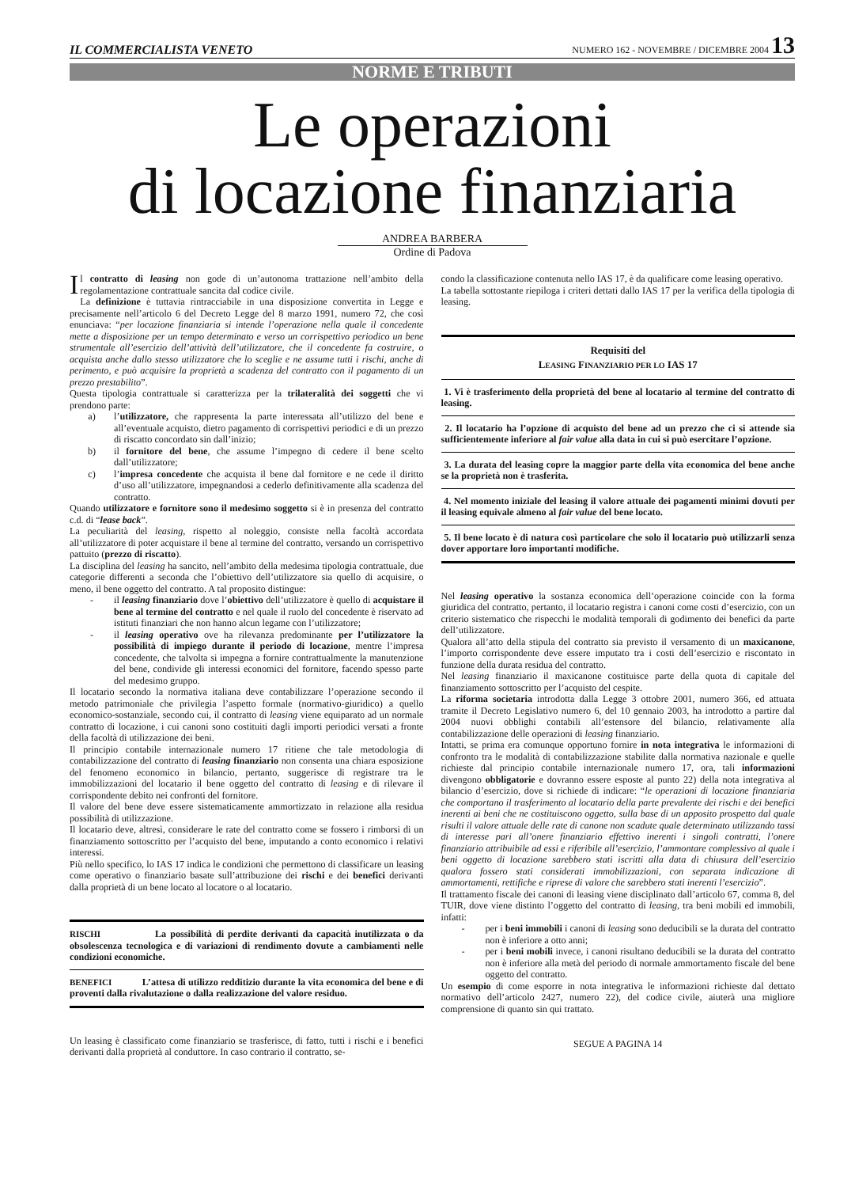IL COMMERCIALISTA VENETO NUMERO 162 - NOVEMBRE / DICEMBRE 2004 13
NORME E TRIBUTI
Le operazioni
di locazione finanziaria
ANDREA BARBERA
Ordine di Padova
Il contratto di leasing non gode di un’autonoma trattazione nell’ambito della regolamentazione contrattuale sancita dal codice civile.
La definizione è tuttavia rintracciabile in una disposizione convertita in Legge e precisamente nell’articolo 6 del Decreto Legge del 8 marzo 1991, numero 72, che così enunciava: “per locazione finanziaria si intende l’operazione nella quale il concedente mette a disposizione per un tempo determinato e verso un corrispettivo periodico un bene strumentale all’esercizio dell’attività dell’utilizzatore, che il concedente fa costruire, o acquista anche dallo stesso utilizzatore che lo sceglie e ne assume tutti i rischi, anche di perimento, e può acquisire la proprietà a scadenza del contratto con il pagamento di un prezzo prestabilito”.
Questa tipologia contrattuale si caratterizza per la trilateralità dei soggetti che vi prendono parte:
a) l’utilizzatore, che rappresenta la parte interessata all’utilizzo del bene e all’eventuale acquisto, dietro pagamento di corrispettivi periodici e di un prezzo di riscatto concordato sin dall’inizio;
b) il fornitore del bene, che assume l’impegno di cedere il bene scelto dall’utilizzatore;
c) l’impresa concedente che acquista il bene dal fornitore e ne cede il diritto d’uso all’utilizzatore, impegnandosi a cederlo definitivamente alla scadenza del contratto.
Quando utilizzatore e fornitore sono il medesimo soggetto si è in presenza del contratto c.d. di “lease back”.
La peculiarità del leasing, rispetto al noleggio, consiste nella facoltà accordata all’utilizzatore di poter acquistare il bene al termine del contratto, versando un corrispettivo pattuito (prezzo di riscatto).
La disciplina del leasing ha sancito, nell’ambito della medesima tipologia contrattuale, due categorie differenti a seconda che l’obiettivo dell’utilizzatore sia quello di acquisire, o meno, il bene oggetto del contratto. A tal proposito distingue:
- il leasing finanziario dove l’obiettivo dell’utilizzatore è quello di acquistare il bene al termine del contratto e nel quale il ruolo del concedente è riservato ad istituti finanziari che non hanno alcun legame con l’utilizzatore;
- il leasing operativo ove ha rilevanza predominante per l’utilizzatore la possibilità di impiego durante il periodo di locazione, mentre l’impresa concedente, che talvolta si impegna a fornire contrattualmente la manutenzione del bene, condivide gli interessi economici del fornitore, facendo spesso parte del medesimo gruppo.
Il locatario secondo la normativa italiana deve contabilizzare l’operazione secondo il metodo patrimoniale che privilegia l’aspetto formale (normativo-giuridico) a quello economico-sostanziale, secondo cui, il contratto di leasing viene equiparato ad un normale contratto di locazione, i cui canoni sono costituiti dagli importi periodici versati a fronte della facoltà di utilizzazione dei beni.
Il principio contabile internazionale numero 17 ritiene che tale metodologia di contabilizzazione del contratto di leasing finanziario non consenta una chiara esposizione del fenomeno economico in bilancio, pertanto, suggerisce di registrare tra le immobilizzazioni del locatario il bene oggetto del contratto di leasing e di rilevare il corrispondente debito nei confronti del fornitore.
Il valore del bene deve essere sistematicamente ammortizzato in relazione alla residua possibilità di utilizzazione.
Il locatario deve, altresì, considerare le rate del contratto come se fossero i rimborsi di un finanziamento sottoscritto per l’acquisto del bene, imputando a conto economico i relativi interessi.
Più nello specifico, lo IAS 17 indica le condizioni che permettono di classificare un leasing come operativo o finanziario basate sull’attribuzione dei rischi e dei benefici derivanti dalla proprietà di un bene locato al locatore o al locatario.
| RISCHI La possibilità di perdite derivanti da capacità inutilizzata o da obsolescenza tecnologica e di variazioni di rendimento dovute a cambiamenti nelle condizioni economiche. |
| BENEFICI L’attesa di utilizzo redditizio durante la vita economica del bene e di proventi dalla rivalutazione o dalla realizzazione del valore residuo. |
Un leasing è classificato come finanziario se trasferisce, di fatto, tutti i rischi e i benefici derivanti dalla proprietà al conduttore. In caso contrario il contratto, se-
condo la classificazione contenuta nello IAS 17, è da qualificare come leasing operativo.
La tabella sottostante riepiloga i criteri dettati dallo IAS 17 per la verifica della tipologia di leasing.
| Requisiti del L EASING F INANZIARIO PER LO IAS 17 |
| --- |
| 1. Vi è trasferimento della proprietà del bene al locatario al termine del contratto di leasing. |
| 2. Il locatario ha l’opzione di acquisto del bene ad un prezzo che ci si attende sia sufficientemente inferiore al fair value alla data in cui si può esercitare l’opzione. |
| 3. La durata del leasing copre la maggior parte della vita economica del bene anche se la proprietà non è trasferita. |
| 4. Nel momento iniziale del leasing il valore attuale dei pagamenti minimi dovuti per il leasing equivale almeno al fair value del bene locato. |
| 5. Il bene locato è di natura così particolare che solo il locatario può utilizzarli senza dover apportare loro importanti modifiche. |
Nel leasing operativo la sostanza economica dell’operazione coincide con la forma giuridica del contratto, pertanto, il locatario registra i canoni come costi d’esercizio, con un criterio sistematico che rispecchi le modalità temporali di godimento dei benefici da parte dell’utilizzatore.
Qualora all’atto della stipula del contratto sia previsto il versamento di un maxicanone, l’importo corrispondente deve essere imputato tra i costi dell’esercizio e riscontato in funzione della durata residua del contratto.
Nel leasing finanziario il maxicanone costituisce parte della quota di capitale del finanziamento sottoscritto per l’acquisto del cespite.
La riforma societaria introdotta dalla Legge 3 ottobre 2001, numero 366, ed attuata tramite il Decreto Legislativo numero 6, del 10 gennaio 2003, ha introdotto a partire dal 2004 nuovi obblighi contabili all’estensore del bilancio, relativamente alla contabilizzazione delle operazioni di leasing finanziario.
Intatti, se prima era comunque opportuno fornire in nota integrativa le informazioni di confronto tra le modalità di contabilizzazione stabilite dalla normativa nazionale e quelle richieste dal principio contabile internazionale numero 17, ora, tali informazioni divengono obbligatorie e dovranno essere esposte al punto 22) della nota integrativa al bilancio d’esercizio, dove si richiede di indicare: “le operazioni di locazione finanziaria che comportano il trasferimento al locatario della parte prevalente dei rischi e dei benefici inerenti ai beni che ne costituiscono oggetto, sulla base di un apposito prospetto dal quale risulti il valore attuale delle rate di canone non scadute quale determinato utilizzando tassi di interesse pari all’onere finanziario effettivo inerenti i singoli contratti, l’onere finanziario attribuibile ad essi e riferibile all’esercizio, l’ammontare complessivo al quale i beni oggetto di locazione sarebbero stati iscritti alla data di chiusura dell’esercizio qualora fossero stati considerati immobilizzazioni, con separata indicazione di ammortamenti, rettifiche e riprese di valore che sarebbero stati inerenti l’esercizio”.
Il trattamento fiscale dei canoni di leasing viene disciplinato dall’articolo 67, comma 8, del TUIR, dove viene distinto l’oggetto del contratto di leasing, tra beni mobili ed immobili, infatti:
- per i beni immobili i canoni di leasing sono deducibili se la durata del contratto non è inferiore a otto anni;
- per i beni mobili invece, i canoni risultano deducibili se la durata del contratto non è inferiore alla metà del periodo di normale ammortamento fiscale del bene oggetto del contratto.
Un esempio di come esporre in nota integrativa le informazioni richieste dal dettato normativo dell’articolo 2427, numero 22), del codice civile, aiuterà una migliore comprensione di quanto sin qui trattato.
SEGUE A PAGINA 14